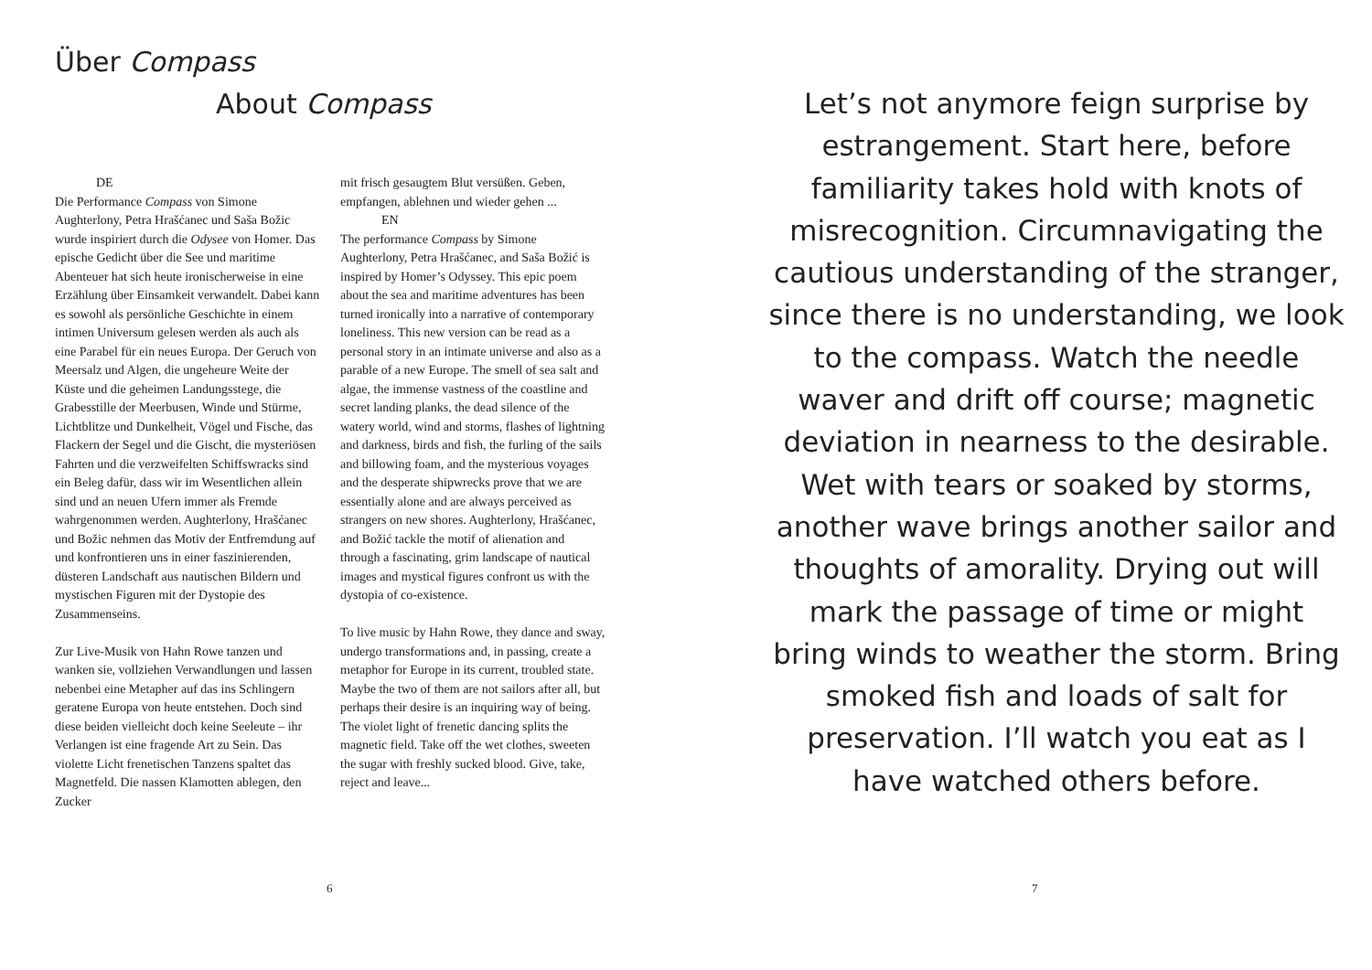Über Compass
About Compass
DE
Die Performance Compass von Simone Aughterlony, Petra Hrašćanec und Saša Božic wurde inspiriert durch die Odysee von Homer. Das epische Gedicht über die See und maritime Abenteuer hat sich heute ironischerweise in eine Erzählung über Einsamkeit verwandelt. Dabei kann es sowohl als persönliche Geschichte in einem intimen Universum gelesen werden als auch als eine Parabel für ein neues Europa. Der Geruch von Meersalz und Algen, die ungeheure Weite der Küste und die geheimen Landungsstege, die Grabesstille der Meerbusen, Winde und Stürme, Lichtblitze und Dunkelheit, Vögel und Fische, das Flackern der Segel und die Gischt, die mysteriösen Fahrten und die verzweifelten Schiffswracks sind ein Beleg dafür, dass wir im Wesentlichen allein sind und an neuen Ufern immer als Fremde wahrgenommen werden. Aughterlony, Hrašćanec und Božic nehmen das Motiv der Entfremdung auf und konfrontieren uns in einer faszinierenden, düsteren Landschaft aus nautischen Bildern und mystischen Figuren mit der Dystopie des Zusammenseins.
Zur Live-Musik von Hahn Rowe tanzen und wanken sie, vollziehen Verwandlungen und lassen nebenbei eine Metapher auf das ins Schlingern geratene Europa von heute entstehen. Doch sind diese beiden vielleicht doch keine Seeleute – ihr Verlangen ist eine fragende Art zu Sein. Das violette Licht frenetischen Tanzens spaltet das Magnetfeld. Die nassen Klamotten ablegen, den Zucker
mit frisch gesaugtem Blut versüßen. Geben, empfangen, ablehnen und wieder gehen ...
EN
The performance Compass by Simone Aughterlony, Petra Hrašćanec, and Saša Božić is inspired by Homer’s Odyssey. This epic poem about the sea and maritime adventures has been turned ironically into a narrative of contemporary loneliness. This new version can be read as a personal story in an intimate universe and also as a parable of a new Europe. The smell of sea salt and algae, the immense vastness of the coastline and secret landing planks, the dead silence of the watery world, wind and storms, flashes of lightning and darkness, birds and fish, the furling of the sails and billowing foam, and the mysterious voyages and the desperate shipwrecks prove that we are essentially alone and are always perceived as strangers on new shores. Aughterlony, Hrašćanec, and Božić tackle the motif of alienation and through a fascinating, grim landscape of nautical images and mystical figures confront us with the dystopia of co-existence.
To live music by Hahn Rowe, they dance and sway, undergo transformations and, in passing, create a metaphor for Europe in its current, troubled state. Maybe the two of them are not sailors after all, but perhaps their desire is an inquiring way of being. The violet light of frenetic dancing splits the magnetic field. Take off the wet clothes, sweeten the sugar with freshly sucked blood. Give, take, reject and leave...
6
Let’s not anymore feign surprise by estrangement. Start here, before familiarity takes hold with knots of misrecognition. Circumnavigating the cautious understanding of the stranger, since there is no understanding, we look to the compass. Watch the needle waver and drift off course; magnetic deviation in nearness to the desirable. Wet with tears or soaked by storms, another wave brings another sailor and thoughts of amorality. Drying out will mark the passage of time or might bring winds to weather the storm. Bring smoked fish and loads of salt for preservation. I’ll watch you eat as I have watched others before.
7